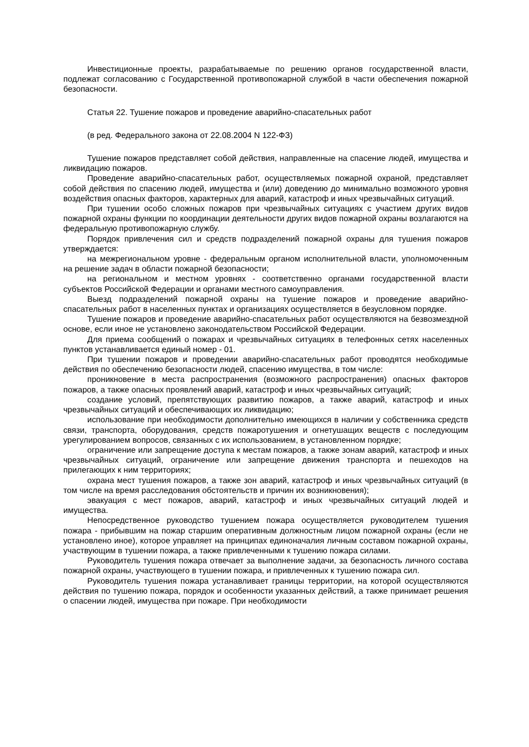Инвестиционные проекты, разрабатываемые по решению органов государственной власти, подлежат согласованию с Государственной противопожарной службой в части обеспечения пожарной безопасности.
Статья 22. Тушение пожаров и проведение аварийно-спасательных работ
(в ред. Федерального закона от 22.08.2004 N 122-ФЗ)
Тушение пожаров представляет собой действия, направленные на спасение людей, имущества и ликвидацию пожаров.
Проведение аварийно-спасательных работ, осуществляемых пожарной охраной, представляет собой действия по спасению людей, имущества и (или) доведению до минимально возможного уровня воздействия опасных факторов, характерных для аварий, катастроф и иных чрезвычайных ситуаций.
При тушении особо сложных пожаров при чрезвычайных ситуациях с участием других видов пожарной охраны функции по координации деятельности других видов пожарной охраны возлагаются на федеральную противопожарную службу.
Порядок привлечения сил и средств подразделений пожарной охраны для тушения пожаров утверждается:
на межрегиональном уровне - федеральным органом исполнительной власти, уполномоченным на решение задач в области пожарной безопасности;
на региональном и местном уровнях - соответственно органами государственной власти субъектов Российской Федерации и органами местного самоуправления.
Выезд подразделений пожарной охраны на тушение пожаров и проведение аварийно-спасательных работ в населенных пунктах и организациях осуществляется в безусловном порядке.
Тушение пожаров и проведение аварийно-спасательных работ осуществляются на безвозмездной основе, если иное не установлено законодательством Российской Федерации.
Для приема сообщений о пожарах и чрезвычайных ситуациях в телефонных сетях населенных пунктов устанавливается единый номер - 01.
При тушении пожаров и проведении аварийно-спасательных работ проводятся необходимые действия по обеспечению безопасности людей, спасению имущества, в том числе:
проникновение в места распространения (возможного распространения) опасных факторов пожаров, а также опасных проявлений аварий, катастроф и иных чрезвычайных ситуаций;
создание условий, препятствующих развитию пожаров, а также аварий, катастроф и иных чрезвычайных ситуаций и обеспечивающих их ликвидацию;
использование при необходимости дополнительно имеющихся в наличии у собственника средств связи, транспорта, оборудования, средств пожаротушения и огнетушащих веществ с последующим урегулированием вопросов, связанных с их использованием, в установленном порядке;
ограничение или запрещение доступа к местам пожаров, а также зонам аварий, катастроф и иных чрезвычайных ситуаций, ограничение или запрещение движения транспорта и пешеходов на прилегающих к ним территориях;
охрана мест тушения пожаров, а также зон аварий, катастроф и иных чрезвычайных ситуаций (в том числе на время расследования обстоятельств и причин их возникновения);
эвакуация с мест пожаров, аварий, катастроф и иных чрезвычайных ситуаций людей и имущества.
Непосредственное руководство тушением пожара осуществляется руководителем тушения пожара - прибывшим на пожар старшим оперативным должностным лицом пожарной охраны (если не установлено иное), которое управляет на принципах единоначалия личным составом пожарной охраны, участвующим в тушении пожара, а также привлеченными к тушению пожара силами.
Руководитель тушения пожара отвечает за выполнение задачи, за безопасность личного состава пожарной охраны, участвующего в тушении пожара, и привлеченных к тушению пожара сил.
Руководитель тушения пожара устанавливает границы территории, на которой осуществляются действия по тушению пожара, порядок и особенности указанных действий, а также принимает решения о спасении людей, имущества при пожаре. При необходимости